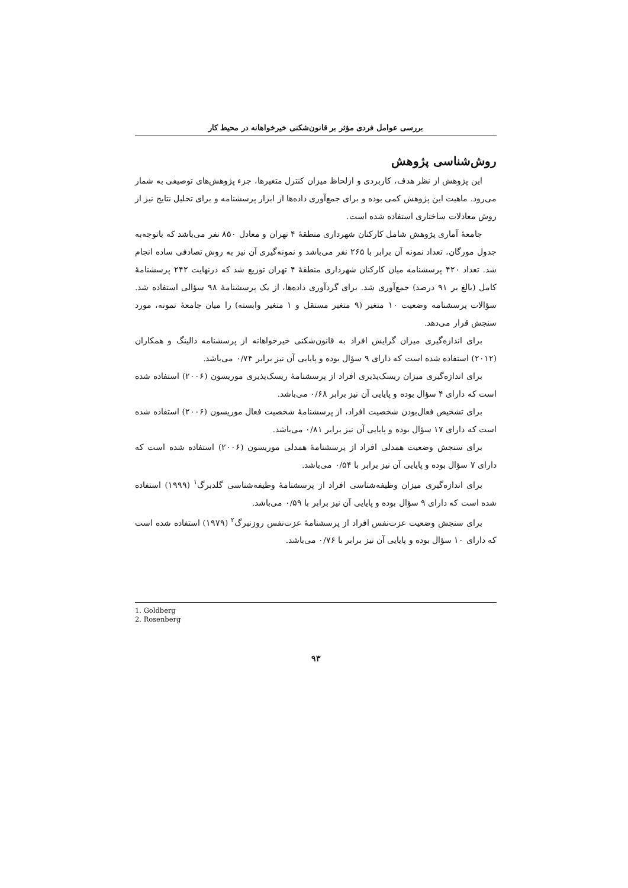بررسی عوامل فردی مؤثر بر قانون‌شکنی خیرخواهانه در محیط کار
روش‌شناسی پژوهش
این پژوهش از نظر هدف، کاربردی و ازلحاظ میزان کنترل متغیرها، جزء پژوهش‌های توصیفی به شمار می‌رود. ماهیت این پژوهش کمی بوده و برای جمع‌آوری داده‌ها از ابزار پرسشنامه و برای تحلیل نتایج نیز از روش معادلات ساختاری استفاده شده است.
جامعهٔ آماری پژوهش شامل کارکنان شهرداری منطقهٔ ۴ تهران و معادل ۸۵۰ نفر می‌باشد که باتوجه‌به جدول مورگان، تعداد نمونه آن برابر با ۲۶۵ نفر می‌باشد و نمونه‌گیری آن نیز به روش تصادفی ساده انجام شد. تعداد ۴۲۰ پرسشنامه میان کارکنان شهرداری منطقهٔ ۴ تهران توزیع شد که درنهایت ۲۴۲ پرسشنامهٔ کامل (بالغ بر ۹۱ درصد) جمع‌آوری شد. برای گردآوری داده‌ها، از یک پرسشنامهٔ ۹۸ سؤالی استفاده شد. سؤالات پرسشنامه وضعیت ۱۰ متغیر (۹ متغیر مستقل و ۱ متغیر وابسته) را میان جامعهٔ نمونه، مورد سنجش قرار می‌دهد.
برای اندازه‌گیری میزان گرایش افراد به قانون‌شکنی خیرخواهانه از پرسشنامه دالینگ و همکاران (۲۰۱۲) استفاده شده است که دارای ۹ سؤال بوده و پایایی آن نیز برابر ۰/۷۴ می‌باشد.
برای اندازه‌گیری میزان ریسک‌پذیری افراد از پرسشنامهٔ ریسک‌پذیری موریسون (۲۰۰۶) استفاده شده است که دارای ۴ سؤال بوده و پایایی آن نیز برابر ۰/۶۸ می‌باشد.
برای تشخیص فعال‌بودن شخصیت افراد، از پرسشنامهٔ شخصیت فعال موریسون (۲۰۰۶) استفاده شده است که دارای ۱۷ سؤال بوده و پایایی آن نیز برابر ۰/۸۱ می‌باشد.
برای سنجش وضعیت همدلی افراد از پرسشنامهٔ همدلی موریسون (۲۰۰۶) استفاده شده است که دارای ۷ سؤال بوده و پایایی آن نیز برابر با ۰/۵۴ می‌باشد.
برای اندازه‌گیری میزان وظیفه‌شناسی افراد از پرسشنامهٔ وظیفه‌شناسی گلدبرگ<sup>۱</sup> (۱۹۹۹) استفاده شده است که دارای ۹ سؤال بوده و پایایی آن نیز برابر با ۰/۵۹ می‌باشد.
برای سنجش وضعیت عزت‌نفس افراد از پرسشنامهٔ عزت‌نفس روزنبرگ<sup>۲</sup> (۱۹۷۹) استفاده شده است که دارای ۱۰ سؤال بوده و پایایی آن نیز برابر با ۰/۷۶ می‌باشد.
1. Goldberg
2. Rosenberg
۹۳